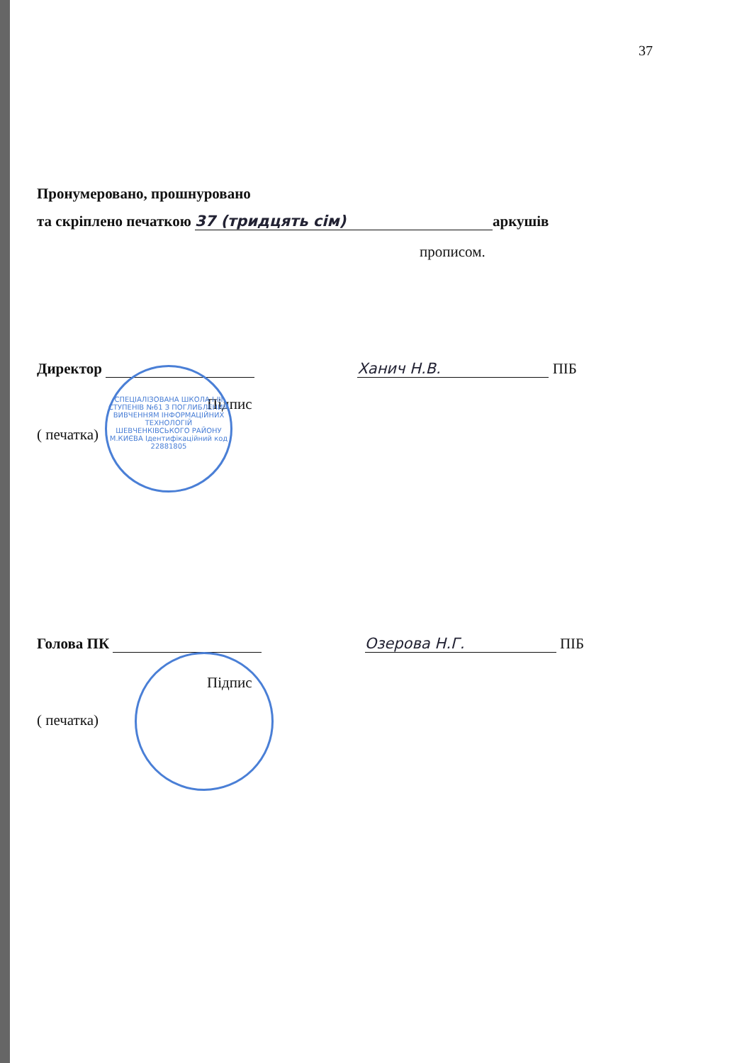СПЕЦІАЛІЗОВАНА ШКОЛА І-ІІІ СТУПЕНІВ №61 З ПОГЛИБЛЕНИМ ВИВЧЕННЯМ ІНФОРМАЦІЙНИХ ТЕХНОЛОГІЙ ШЕВЧЕНКІВСЬКОГО РАЙОНУ М.КИЄВА Ідентифікаційний код 22881805
37
Пронумеровано, прошнуровано
та скріплено печаткою 37 (тридцять сім) аркушів
прописом.
Директор Ханич Н.В. ПІБ
Підпис
( печатка)
Голова ПК Озерова Н.Г. ПІБ
Підпис
( печатка)